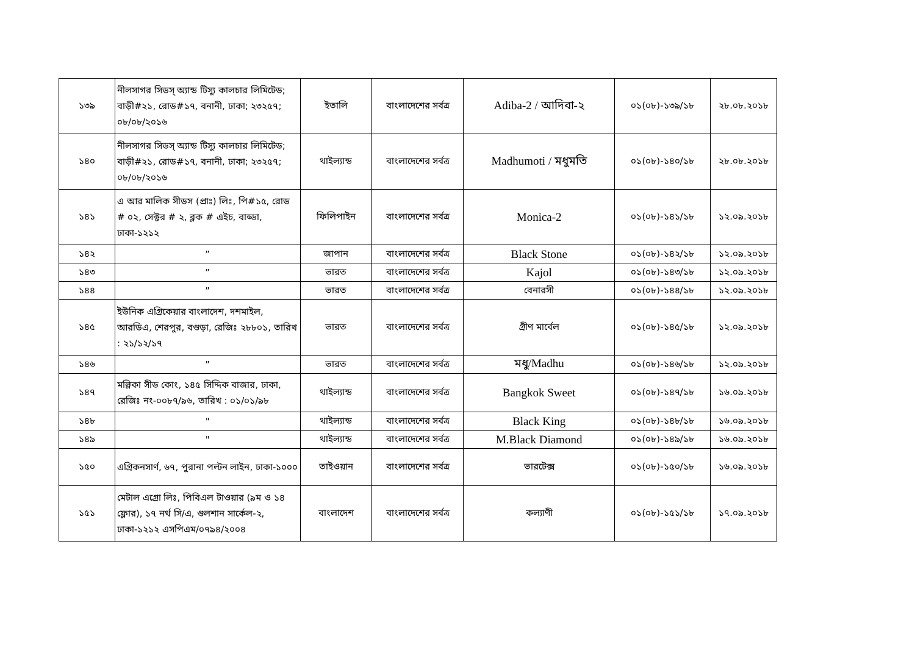| ১৩৯ | নীলসাগর সিডস্ অ্যান্ড টিস্যু কালচার লিমিটেড; বাড়ী#২১, রোড#১৭, বনানী, ঢাকা; ২৩২৫৭; ০৮/০৮/২০১৬ | ইতালি | বাংলাদেশের সর্বত্র | Adiba-2 / আদিবা-২ | ০১(০৮)-১৩৯/১৮ | ২৮.০৮.২০১৮ |
| ১৪০ | নীলসাগর সিডস্ অ্যান্ড টিস্যু কালচার লিমিটেড; বাড়ী#২১, রোড#১৭, বনানী, ঢাকা; ২৩২৫৭; ০৮/০৮/২০১৬ | থাইল্যান্ড | বাংলাদেশের সর্বত্র | Madhumoti / মধুমতি | ০১(০৮)-১৪০/১৮ | ২৮.০৮.২০১৮ |
| ১৪১ | এ আর মালিক সীডস (প্রাঃ) লিঃ, পি#১৫, রোড # ০২, সেক্টর # ২, ব্লক # এইচ, বাড্ডা, ঢাকা-১২১২ | ফিলিপাইন | বাংলাদেশের সর্বত্র | Monica-2 | ০১(০৮)-১৪১/১৮ | ১২.০৯.২০১৮ |
| ১৪২ | ” | জাপান | বাংলাদেশের সর্বত্র | Black Stone | ০১(০৮)-১৪২/১৮ | ১২.০৯.২০১৮ |
| ১৪৩ | ” | ভারত | বাংলাদেশের সর্বত্র | Kajol | ০১(০৮)-১৪৩/১৮ | ১২.০৯.২০১৮ |
| ১৪৪ | ” | ভারত | বাংলাদেশের সর্বত্র | বেনারসী | ০১(০৮)-১৪৪/১৮ | ১২.০৯.২০১৮ |
| ১৪৫ | ইউনিক এগ্রিকেয়ার বাংলাদেশ, দশমাইল, আরডিএ, শেরপুর, বগুড়া, রেজিঃ ২৮৮০১, তারিখ : ২১/১২/১৭ | ভারত | বাংলাদেশের সর্বত্র | গ্রীণ মার্বেল | ০১(০৮)-১৪৫/১৮ | ১২.০৯.২০১৮ |
| ১৪৬ | ” | ভারত | বাংলাদেশের সর্বত্র | মধু/Madhu | ০১(০৮)-১৪৬/১৮ | ১২.০৯.২০১৮ |
| ১৪৭ | মল্লিকা সীড কোং, ১৪৫ সিদ্দিক বাজার, ঢাকা, রেজিঃ নং-০০৮৭/৯৬, তারিখ : ০১/০১/৯৮ | থাইল্যান্ড | বাংলাদেশের সর্বত্র | Bangkok Sweet | ০১(০৮)-১৪৭/১৮ | ১৬.০৯.২০১৮ |
| ১৪৮ | " | থাইল্যান্ড | বাংলাদেশের সর্বত্র | Black King | ০১(০৮)-১৪৮/১৮ | ১৬.০৯.২০১৮ |
| ১৪৯ | " | থাইল্যান্ড | বাংলাদেশের সর্বত্র | M.Black Diamond | ০১(০৮)-১৪৯/১৮ | ১৬.০৯.২০১৮ |
| ১৫০ | এগ্রিকনসার্ণ, ৬৭, পুরানা পল্টন লাইন, ঢাকা-১০০০ | তাইওয়ান | বাংলাদেশের সর্বত্র | ভারটেক্স | ০১(০৮)-১৫০/১৮ | ১৬.০৯.২০১৮ |
| ১৫১ | মেটাল এগ্রো লিঃ, পিবিএল টাওয়ার (৯ম ও ১৪ ফ্লোর), ১৭ নর্থ সি/এ, গুলশান সার্কেল-২, ঢাকা-১২১২ এসপিএম/০৭৯৪/২০০৪ | বাংলাদেশ | বাংলাদেশের সর্বত্র | কল্যাণী | ০১(০৮)-১৫১/১৮ | ১৭.০৯.২০১৮ |